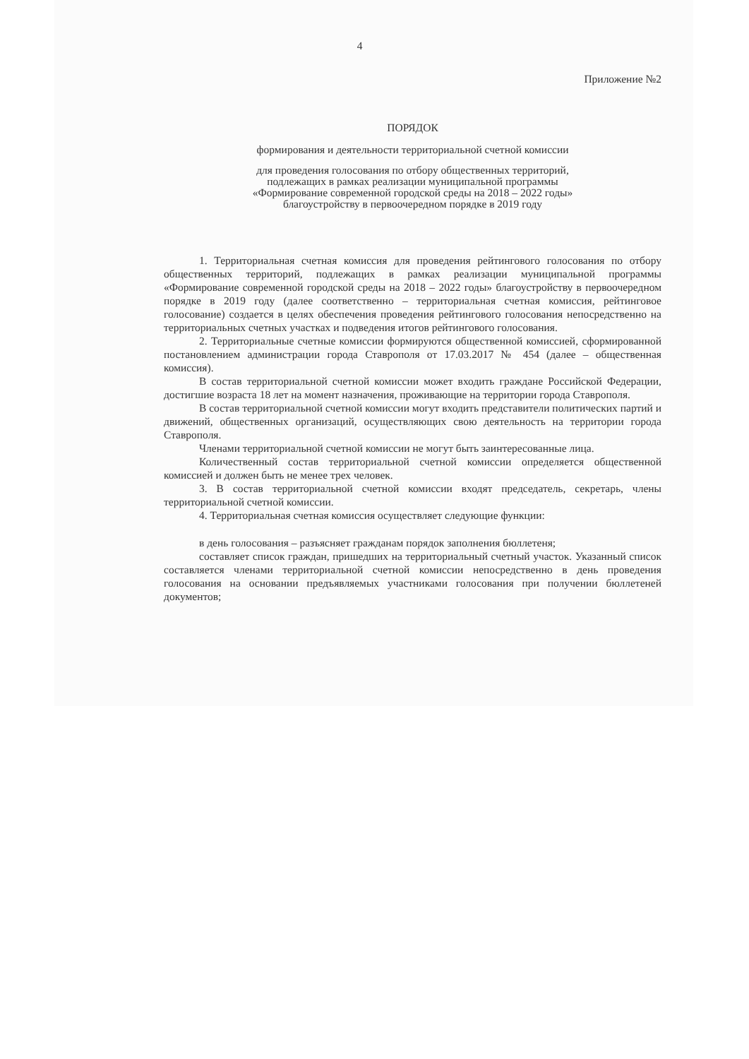4
Приложение №2
ПОРЯДОК
формирования и деятельности территориальной счетной комиссии
для проведения голосования по отбору общественных территорий,
подлежащих в рамках реализации муниципальной программы
«Формирование современной городской среды на 2018 – 2022 годы»
благоустройству в первоочередном порядке в 2019 году
1. Территориальная счетная комиссия для проведения рейтингового голосования по отбору общественных территорий, подлежащих в рамках реализации муниципальной программы «Формирование современной городской среды на 2018 – 2022 годы» благоустройству в первоочередном порядке в 2019 году (далее соответственно – территориальная счетная комиссия, рейтинговое голосование) создается в целях обеспечения проведения рейтингового голосования непосредственно на территориальных счетных участках и подведения итогов рейтингового голосования.
2. Территориальные счетные комиссии формируются общественной комиссией, сформированной постановлением администрации города Ставрополя от 17.03.2017 № 454 (далее – общественная комиссия).
В состав территориальной счетной комиссии может входить граждане Российской Федерации, достигшие возраста 18 лет на момент назначения, проживающие на территории города Ставрополя.
В состав территориальной счетной комиссии могут входить представители политических партий и движений, общественных организаций, осуществляющих свою деятельность на территории города Ставрополя.
Членами территориальной счетной комиссии не могут быть заинтересованные лица.
Количественный состав территориальной счетной комиссии определяется общественной комиссией и должен быть не менее трех человек.
3. В состав территориальной счетной комиссии входят председатель, секретарь, члены территориальной счетной комиссии.
4. Территориальная счетная комиссия осуществляет следующие функции:
в день голосования – разъясняет гражданам порядок заполнения бюллетеня;
составляет список граждан, пришедших на территориальный счетный участок. Указанный список составляется членами территориальной счетной комиссии непосредственно в день проведения голосования на основании предъявляемых участниками голосования при получении бюллетеней документов;